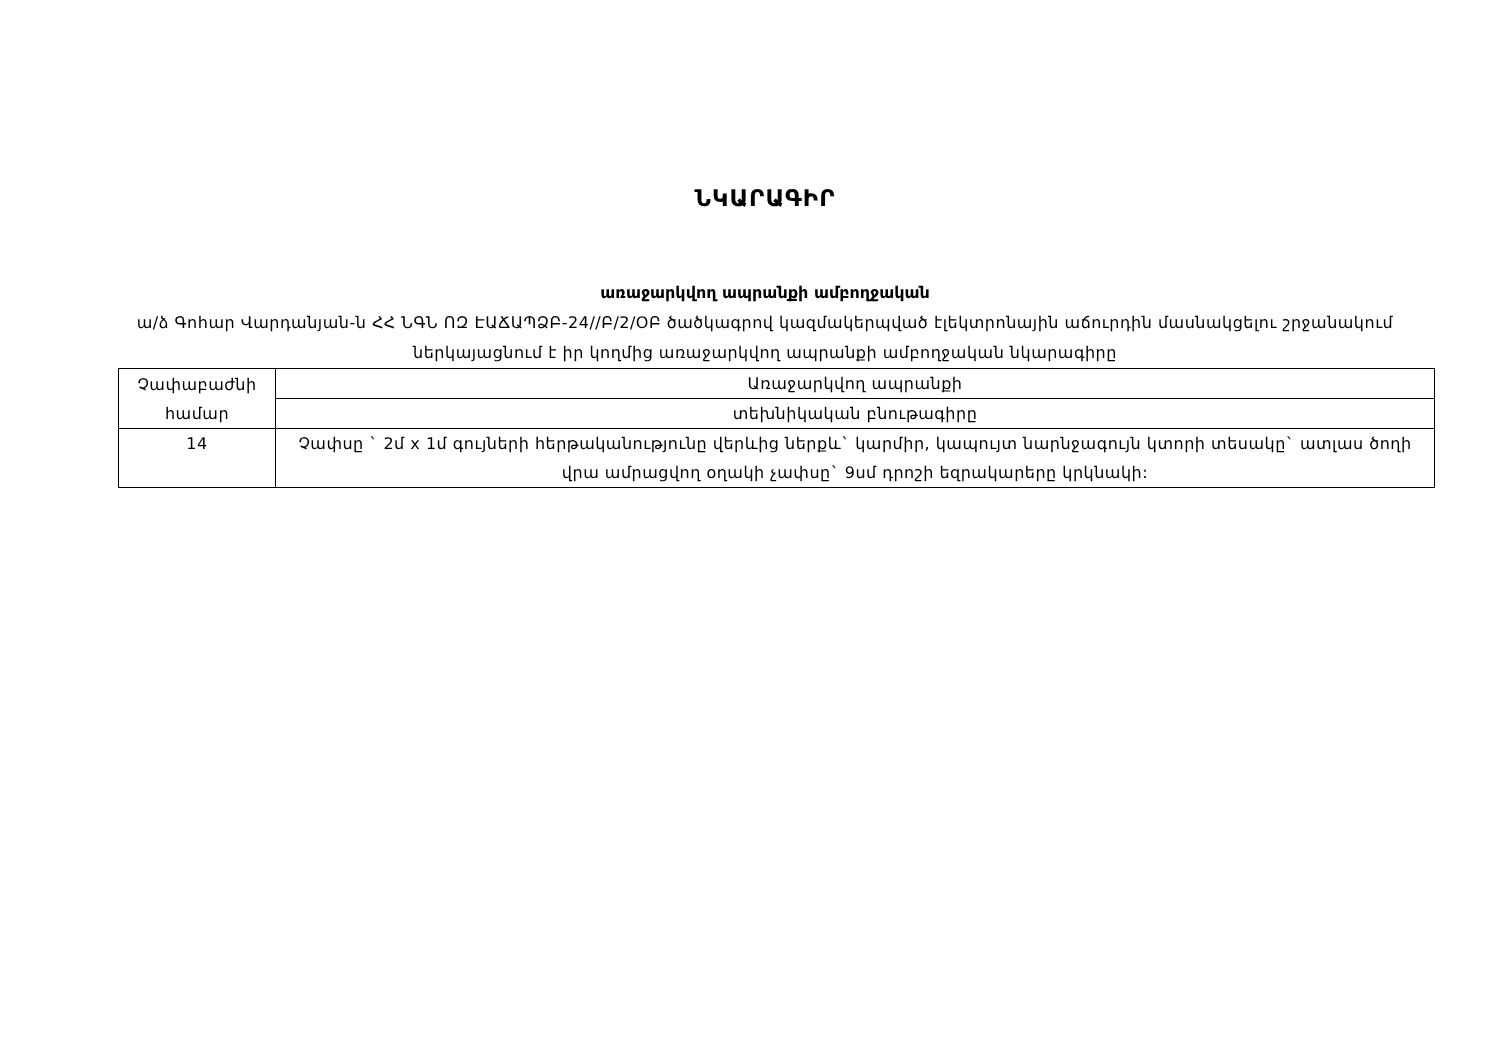ՆԿԱՐԱԳԻՐ
առաջարկվող ապրանքի ամբողջական
ա/ձ Գոհար Վարդանյան-ն ՀՀ ՆԳՆ ՈԶ ԷԱՃԱՊՁԲ-24//Բ/2/ՕԲ ծածկագրով կազմակերպված էլեկտրոնային աճուրդին մասնակցելու շրջանակում ներկայացնում է իր կողմից առաջարկվող ապրանքի ամբողջական նկարագիրը
| Չափաբաժնի համար | Առաջարկվող ապրանքի |
| | տեխնիկական բնութագիրը |
| 14 | Չափսը ` 2մ x 1մ գույների հերթականությունը վերևից ներքև` կարմիր, կապույտ նարնջագույն կտորի տեսակը` ատլաս ծողի վրա ամրացվող օղակի չափսը` 9սմ դրոշի եզրակարերը կրկնակի: |